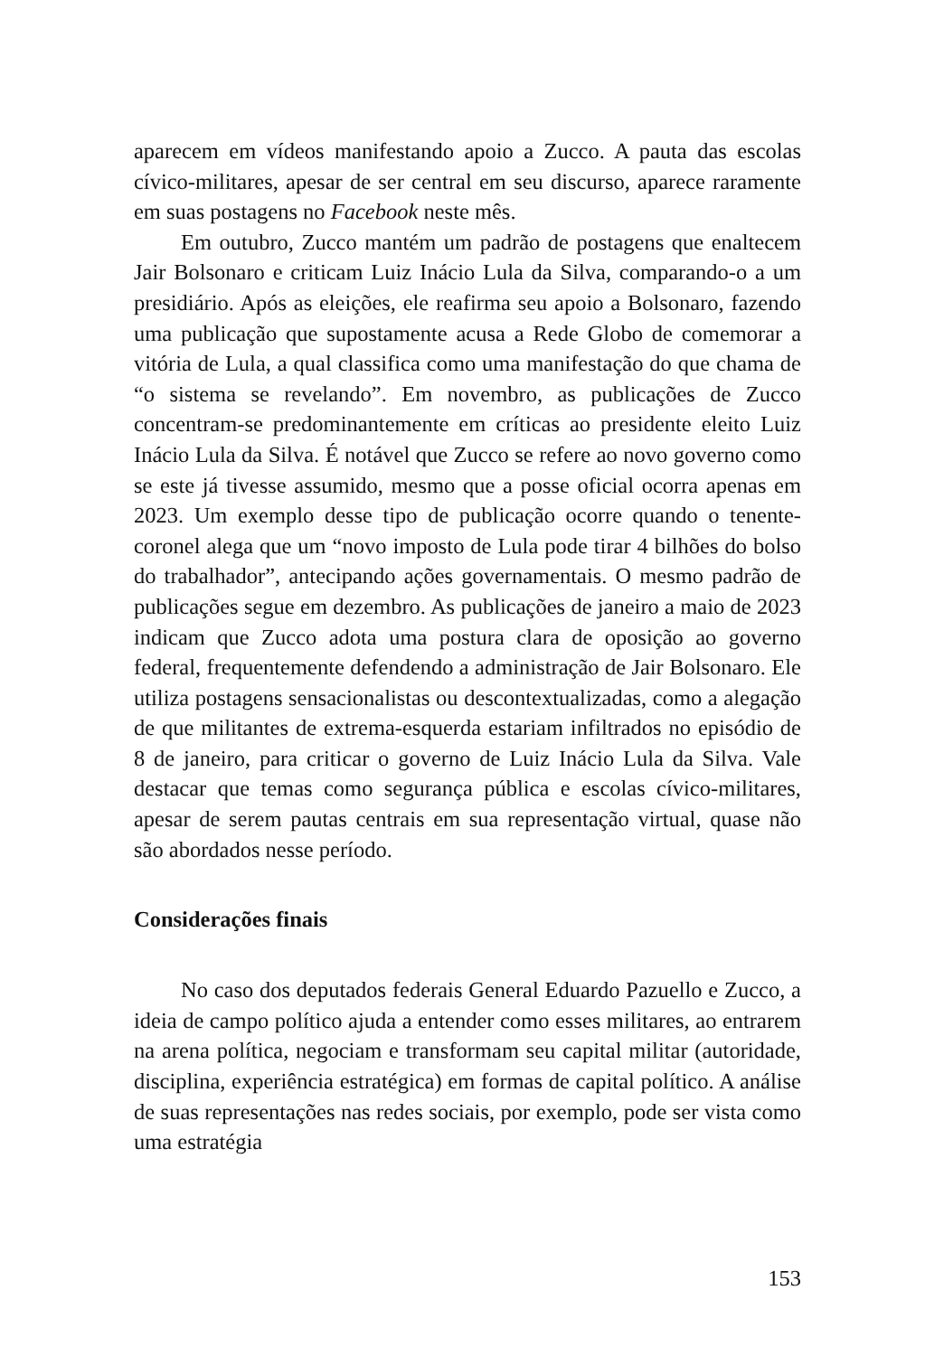aparecem em vídeos manifestando apoio a Zucco. A pauta das escolas cívico-militares, apesar de ser central em seu discurso, aparece raramente em suas postagens no Facebook neste mês.
Em outubro, Zucco mantém um padrão de postagens que enaltecem Jair Bolsonaro e criticam Luiz Inácio Lula da Silva, comparando-o a um presidiário. Após as eleições, ele reafirma seu apoio a Bolsonaro, fazendo uma publicação que supostamente acusa a Rede Globo de comemorar a vitória de Lula, a qual classifica como uma manifestação do que chama de “o sistema se revelando”. Em novembro, as publicações de Zucco concentram-se predominantemente em críticas ao presidente eleito Luiz Inácio Lula da Silva. É notável que Zucco se refere ao novo governo como se este já tivesse assumido, mesmo que a posse oficial ocorra apenas em 2023. Um exemplo desse tipo de publicação ocorre quando o tenente-coronel alega que um “novo imposto de Lula pode tirar 4 bilhões do bolso do trabalhador”, antecipando ações governamentais. O mesmo padrão de publicações segue em dezembro. As publicações de janeiro a maio de 2023 indicam que Zucco adota uma postura clara de oposição ao governo federal, frequentemente defendendo a administração de Jair Bolsonaro. Ele utiliza postagens sensacionalistas ou descontextualizadas, como a alegação de que militantes de extrema-esquerda estariam infiltrados no episódio de 8 de janeiro, para criticar o governo de Luiz Inácio Lula da Silva. Vale destacar que temas como segurança pública e escolas cívico-militares, apesar de serem pautas centrais em sua representação virtual, quase não são abordados nesse período.
Considerações finais
No caso dos deputados federais General Eduardo Pazuello e Zucco, a ideia de campo político ajuda a entender como esses militares, ao entrarem na arena política, negociam e transformam seu capital militar (autoridade, disciplina, experiência estratégica) em formas de capital político. A análise de suas representações nas redes sociais, por exemplo, pode ser vista como uma estratégia
153